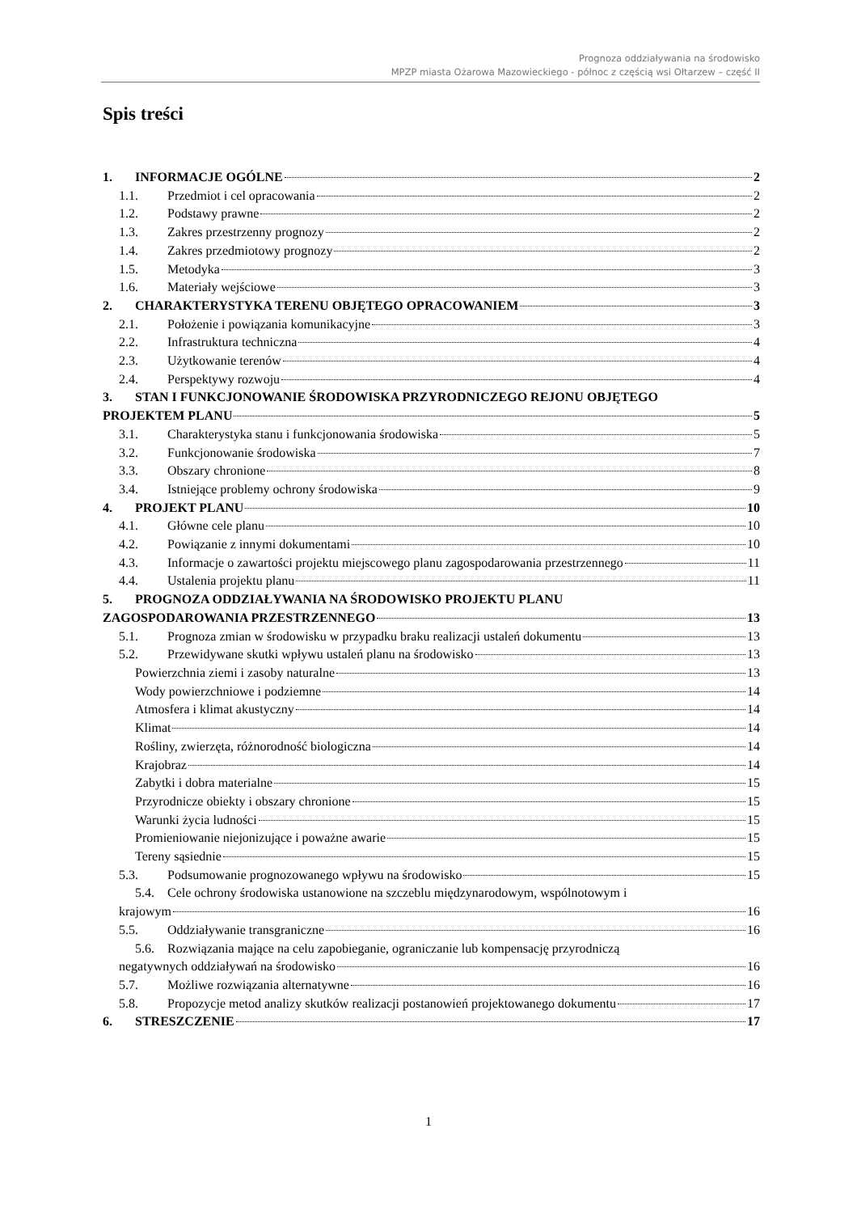Prognoza oddziaływania na środowisko
MPZP miasta Ożarowa Mazowieckiego - północ z częścią wsi Ołtarzew – część II
Spis treści
1. INFORMACJE OGÓLNE 2
1.1. Przedmiot i cel opracowania 2
1.2. Podstawy prawne 2
1.3. Zakres przestrzenny prognozy 2
1.4. Zakres przedmiotowy prognozy 2
1.5. Metodyka 3
1.6. Materiały wejściowe 3
2. CHARAKTERYSTYKA TERENU OBJĘTEGO OPRACOWANIEM 3
2.1. Położenie i powiązania komunikacyjne 3
2.2. Infrastruktura techniczna 4
2.3. Użytkowanie terenów 4
2.4. Perspektywy rozwoju 4
3. STAN I FUNKCJONOWANIE ŚRODOWISKA PRZYRODNICZEGO REJONU OBJĘTEGO
PROJEKTEM PLANU 5
3.1. Charakterystyka stanu i funkcjonowania środowiska 5
3.2. Funkcjonowanie środowiska 7
3.3. Obszary chronione 8
3.4. Istniejące problemy ochrony środowiska 9
4. PROJEKT PLANU 10
4.1. Główne cele planu 10
4.2. Powiązanie z innymi dokumentami 10
4.3. Informacje o zawartości projektu miejscowego planu zagospodarowania przestrzennego 11
4.4. Ustalenia projektu planu 11
5. PROGNOZA ODDZIAŁYWANIA NA ŚRODOWISKO PROJEKTU PLANU
ZAGOSPODAROWANIA PRZESTRZENNEGO 13
5.1. Prognoza zmian w środowisku w przypadku braku realizacji ustaleń dokumentu 13
5.2. Przewidywane skutki wpływu ustaleń planu na środowisko 13
Powierzchnia ziemi i zasoby naturalne 13
Wody powierzchniowe i podziemne 14
Atmosfera i klimat akustyczny 14
Klimat 14
Rośliny, zwierzęta, różnorodność biologiczna 14
Krajobraz 14
Zabytki i dobra materialne 15
Przyrodnicze obiekty i obszary chronione 15
Warunki życia ludności 15
Promieniowanie niejonizujące i poważne awarie 15
Tereny sąsiednie 15
5.3. Podsumowanie prognozowanego wpływu na środowisko 15
5.4. Cele ochrony środowiska ustanowione na szczeblu międzynarodowym, wspólnotowym i
krajowym 16
5.5. Oddziaływanie transgraniczne 16
5.6. Rozwiązania mające na celu zapobieganie, ograniczanie lub kompensację przyrodniczą
negatywnych oddziaływań na środowisko 16
5.7. Możliwe rozwiązania alternatywne 16
5.8. Propozycje metod analizy skutków realizacji postanowień projektowanego dokumentu 17
6. STRESZCZENIE 17
1